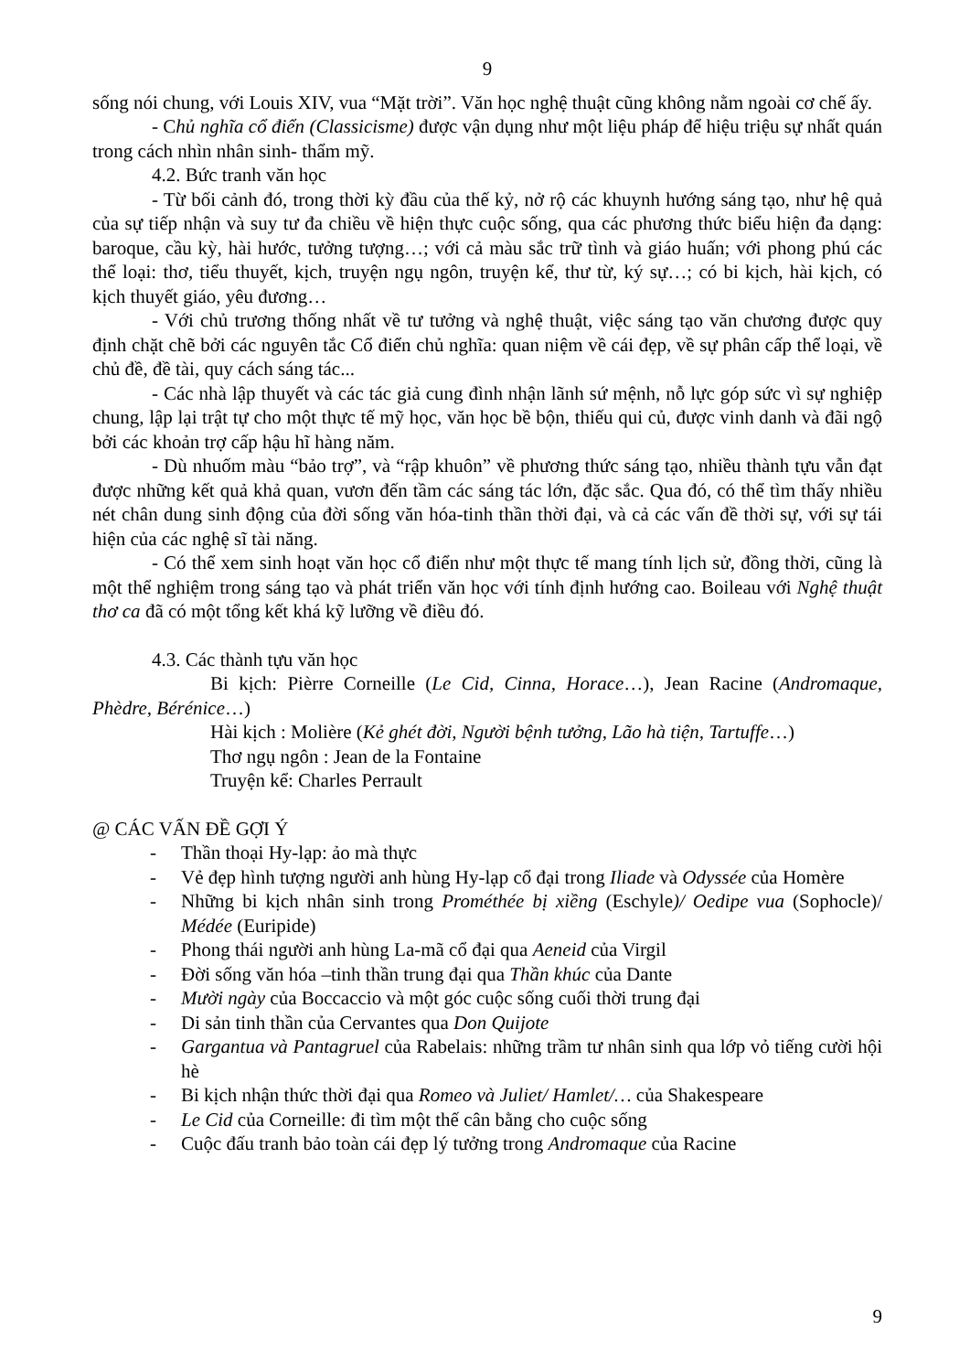9
sống nói chung, với Louis XIV, vua “Mặt trời”. Văn học nghệ thuật cũng không nằm ngoài cơ chế ấy.
- Chủ nghĩa cổ điển (Classicisme) được vận dụng như một liệu pháp để hiệu triệu sự nhất quán trong cách nhìn nhân sinh- thẩm mỹ.
4.2. Bức tranh văn học
- Từ bối cảnh đó, trong thời kỳ đầu của thế kỷ, nở rộ các khuynh hướng sáng tạo, như hệ quả của sự tiếp nhận và suy tư đa chiều về hiện thực cuộc sống, qua các phương thức biểu hiện đa dạng: baroque, cầu kỳ, hài hước, tưởng tượng…; với cả màu sắc trữ tình và giáo huấn; với phong phú các thể loại: thơ, tiểu thuyết, kịch, truyện ngụ ngôn, truyện kể, thư từ, ký sự…; có bi kịch, hài kịch, có kịch thuyết giáo, yêu đương…
- Với chủ trương thống nhất về tư tưởng và nghệ thuật, việc sáng tạo văn chương được quy định chặt chẽ bởi các nguyên tắc Cổ điển chủ nghĩa: quan niệm về cái đẹp, về sự phân cấp thể loại, về chủ đề, đề tài, quy cách sáng tác...
- Các nhà lập thuyết và các tác giả cung đình nhận lãnh sứ mệnh, nỗ lực góp sức vì sự nghiệp chung, lập lại trật tự cho một thực tế mỹ học, văn học bề bộn, thiếu qui củ, được vinh danh và đãi ngộ bởi các khoản trợ cấp hậu hĩ hàng năm.
- Dù nhuốm màu “bảo trợ”, và “rập khuôn” về phương thức sáng tạo, nhiều thành tựu vẫn đạt được những kết quả khả quan, vươn đến tầm các sáng tác lớn, đặc sắc. Qua đó, có thể tìm thấy nhiều nét chân dung sinh động của đời sống văn hóa-tinh thần thời đại, và cả các vấn đề thời sự, với sự tái hiện của các nghệ sĩ tài năng.
- Có thể xem sinh hoạt văn học cổ điển như một thực tế mang tính lịch sử, đồng thời, cũng là một thể nghiệm trong sáng tạo và phát triển văn học với tính định hướng cao. Boileau với Nghệ thuật thơ ca đã có một tổng kết khá kỹ lưỡng về điều đó.
4.3. Các thành tựu văn học
Bi kịch: Pièrre Corneille (Le Cid, Cinna, Horace…), Jean Racine (Andromaque, Phèdre, Bérénice…)
Hài kịch : Molière (Kẻ ghét đời, Người bệnh tưởng, Lão hà tiện, Tartuffe…)
Thơ ngụ ngôn : Jean de la Fontaine
Truyện kể: Charles Perrault
@ CÁC VẤN ĐỀ GỢI Ý
- Thần thoại Hy-lạp: ảo mà thực
- Vẻ đẹp hình tượng người anh hùng Hy-lạp cổ đại trong Iliade và Odyssée của Homère
- Những bi kịch nhân sinh trong Prométhée bị xiềng (Eschyle)/ Oedipe vua (Sophocle)/ Médée (Euripide)
- Phong thái người anh hùng La-mã cổ đại qua Aeneid của Virgil
- Đời sống văn hóa –tinh thần trung đại qua Thần khúc của Dante
- Mười ngày của Boccaccio và một góc cuộc sống cuối thời trung đại
- Di sản tinh thần của Cervantes qua Don Quijote
- Gargantua và Pantagruel của Rabelais: những trầm tư nhân sinh qua lớp vỏ tiếng cười hội hè
- Bi kịch nhận thức thời đại qua Romeo và Juliet/ Hamlet/… của Shakespeare
- Le Cid của Corneille: đi tìm một thế cân bằng cho cuộc sống
- Cuộc đấu tranh bảo toàn cái đẹp lý tưởng trong Andromaque của Racine
9